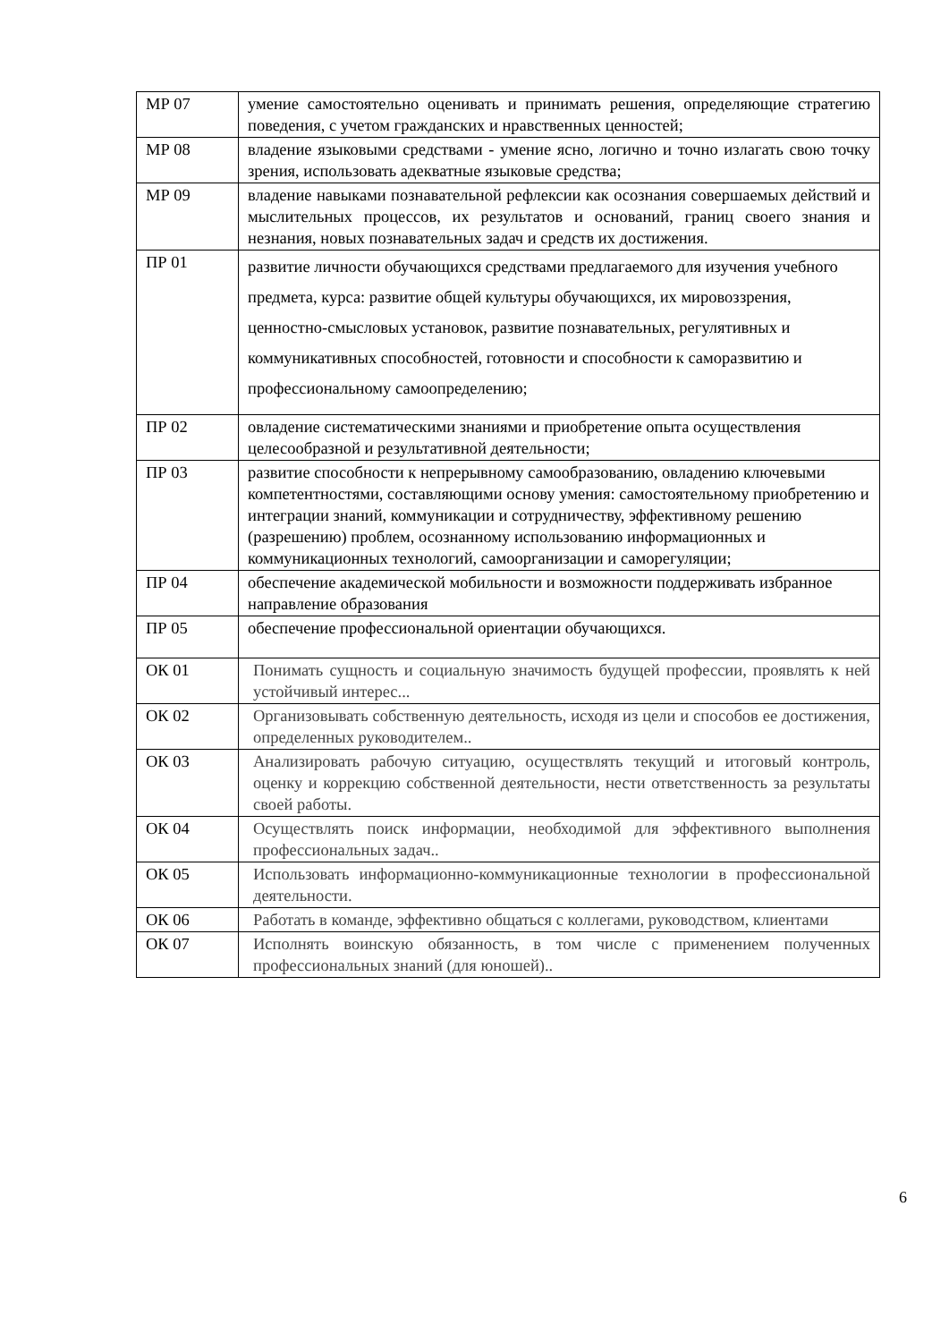| МР 07 | умение самостоятельно оценивать и принимать решения, определяющие стратегию поведения, с учетом гражданских и нравственных ценностей; |
| МР 08 | владение языковыми средствами - умение ясно, логично и точно излагать свою точку зрения, использовать адекватные языковые средства; |
| МР 09 | владение навыками познавательной рефлексии как осознания совершаемых действий и мыслительных процессов, их результатов и оснований, границ своего знания и незнания, новых познавательных задач и средств их достижения. |
| ПР 01 | развитие личности обучающихся средствами предлагаемого для изучения учебного предмета, курса: развитие общей культуры обучающихся, их мировоззрения, ценностно-смысловых установок, развитие познавательных, регулятивных и коммуникативных способностей, готовности и способности к саморазвитию и профессиональному самоопределению; |
| ПР 02 | овладение систематическими знаниями и приобретение опыта осуществления целесообразной и результативной деятельности; |
| ПР 03 | развитие способности к непрерывному самообразованию, овладению ключевыми компетентностями, составляющими основу умения: самостоятельному приобретению и интеграции знаний, коммуникации и сотрудничеству, эффективному решению (разрешению) проблем, осознанному использованию информационных и коммуникационных технологий, самоорганизации и саморегуляции; |
| ПР 04 | обеспечение академической мобильности и возможности поддерживать избранное направление образования |
| ПР 05 | обеспечение профессиональной ориентации обучающихся. |
| ОК 01 | Понимать сущность и социальную значимость будущей профессии, проявлять к ней устойчивый интерес... |
| ОК 02 | Организовывать собственную деятельность, исходя из цели и способов ее достижения, определенных руководителем.. |
| ОК 03 | Анализировать рабочую ситуацию, осуществлять текущий и итоговый контроль, оценку и коррекцию собственной деятельности, нести ответственность за результаты своей работы. |
| ОК 04 | Осуществлять поиск информации, необходимой для эффективного выполнения профессиональных задач.. |
| ОК 05 | Использовать информационно-коммуникационные технологии в профессиональной деятельности. |
| ОК 06 | Работать в команде, эффективно общаться с коллегами, руководством, клиентами |
| ОК 07 | Исполнять воинскую обязанность, в том числе с применением полученных профессиональных знаний (для юношей).. |
6